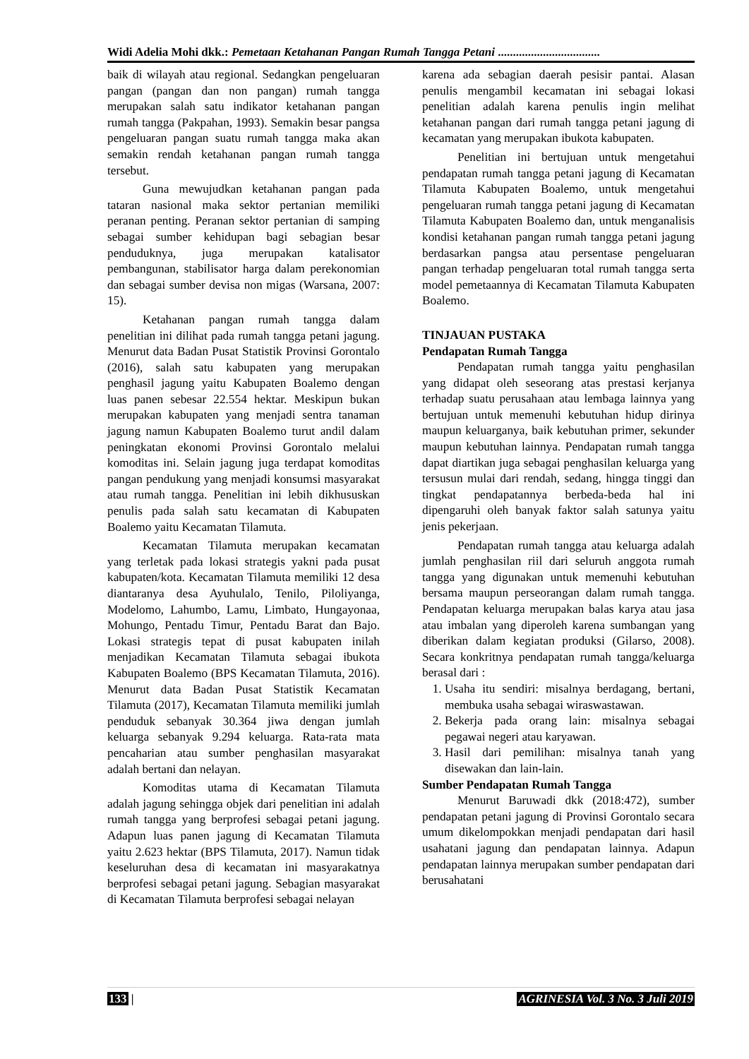Widi Adelia Mohi dkk.: Pemetaan Ketahanan Pangan Rumah Tangga Petani ..................................
baik di wilayah atau regional. Sedangkan pengeluaran pangan (pangan dan non pangan) rumah tangga merupakan salah satu indikator ketahanan pangan rumah tangga (Pakpahan, 1993). Semakin besar pangsa pengeluaran pangan suatu rumah tangga maka akan semakin rendah ketahanan pangan rumah tangga tersebut.
Guna mewujudkan ketahanan pangan pada tataran nasional maka sektor pertanian memiliki peranan penting. Peranan sektor pertanian di samping sebagai sumber kehidupan bagi sebagian besar penduduknya, juga merupakan katalisator pembangunan, stabilisator harga dalam perekonomian dan sebagai sumber devisa non migas (Warsana, 2007: 15).
Ketahanan pangan rumah tangga dalam penelitian ini dilihat pada rumah tangga petani jagung. Menurut data Badan Pusat Statistik Provinsi Gorontalo (2016), salah satu kabupaten yang merupakan penghasil jagung yaitu Kabupaten Boalemo dengan luas panen sebesar 22.554 hektar. Meskipun bukan merupakan kabupaten yang menjadi sentra tanaman jagung namun Kabupaten Boalemo turut andil dalam peningkatan ekonomi Provinsi Gorontalo melalui komoditas ini. Selain jagung juga terdapat komoditas pangan pendukung yang menjadi konsumsi masyarakat atau rumah tangga. Penelitian ini lebih dikhususkan penulis pada salah satu kecamatan di Kabupaten Boalemo yaitu Kecamatan Tilamuta.
Kecamatan Tilamuta merupakan kecamatan yang terletak pada lokasi strategis yakni pada pusat kabupaten/kota. Kecamatan Tilamuta memiliki 12 desa diantaranya desa Ayuhulalo, Tenilo, Piloliyanga, Modelomo, Lahumbo, Lamu, Limbato, Hungayonaa, Mohungo, Pentadu Timur, Pentadu Barat dan Bajo. Lokasi strategis tepat di pusat kabupaten inilah menjadikan Kecamatan Tilamuta sebagai ibukota Kabupaten Boalemo (BPS Kecamatan Tilamuta, 2016). Menurut data Badan Pusat Statistik Kecamatan Tilamuta (2017), Kecamatan Tilamuta memiliki jumlah penduduk sebanyak 30.364 jiwa dengan jumlah keluarga sebanyak 9.294 keluarga. Rata-rata mata pencaharian atau sumber penghasilan masyarakat adalah bertani dan nelayan.
Komoditas utama di Kecamatan Tilamuta adalah jagung sehingga objek dari penelitian ini adalah rumah tangga yang berprofesi sebagai petani jagung. Adapun luas panen jagung di Kecamatan Tilamuta yaitu 2.623 hektar (BPS Tilamuta, 2017). Namun tidak keseluruhan desa di kecamatan ini masyarakatnya berprofesi sebagai petani jagung. Sebagian masyarakat di Kecamatan Tilamuta berprofesi sebagai nelayan
karena ada sebagian daerah pesisir pantai. Alasan penulis mengambil kecamatan ini sebagai lokasi penelitian adalah karena penulis ingin melihat ketahanan pangan dari rumah tangga petani jagung di kecamatan yang merupakan ibukota kabupaten.
Penelitian ini bertujuan untuk mengetahui pendapatan rumah tangga petani jagung di Kecamatan Tilamuta Kabupaten Boalemo, untuk mengetahui pengeluaran rumah tangga petani jagung di Kecamatan Tilamuta Kabupaten Boalemo dan, untuk menganalisis kondisi ketahanan pangan rumah tangga petani jagung berdasarkan pangsa atau persentase pengeluaran pangan terhadap pengeluaran total rumah tangga serta model pemetaannya di Kecamatan Tilamuta Kabupaten Boalemo.
TINJAUAN PUSTAKA
Pendapatan Rumah Tangga
Pendapatan rumah tangga yaitu penghasilan yang didapat oleh seseorang atas prestasi kerjanya terhadap suatu perusahaan atau lembaga lainnya yang bertujuan untuk memenuhi kebutuhan hidup dirinya maupun keluarganya, baik kebutuhan primer, sekunder maupun kebutuhan lainnya. Pendapatan rumah tangga dapat diartikan juga sebagai penghasilan keluarga yang tersusun mulai dari rendah, sedang, hingga tinggi dan tingkat pendapatannya berbeda-beda hal ini dipengaruhi oleh banyak faktor salah satunya yaitu jenis pekerjaan.
Pendapatan rumah tangga atau keluarga adalah jumlah penghasilan riil dari seluruh anggota rumah tangga yang digunakan untuk memenuhi kebutuhan bersama maupun perseorangan dalam rumah tangga. Pendapatan keluarga merupakan balas karya atau jasa atau imbalan yang diperoleh karena sumbangan yang diberikan dalam kegiatan produksi (Gilarso, 2008). Secara konkritnya pendapatan rumah tangga/keluarga berasal dari :
1. Usaha itu sendiri: misalnya berdagang, bertani, membuka usaha sebagai wiraswastawan.
2. Bekerja pada orang lain: misalnya sebagai pegawai negeri atau karyawan.
3. Hasil dari pemilihan: misalnya tanah yang disewakan dan lain-lain.
Sumber Pendapatan Rumah Tangga
Menurut Baruwadi dkk (2018:472), sumber pendapatan petani jagung di Provinsi Gorontalo secara umum dikelompokkan menjadi pendapatan dari hasil usahatani jagung dan pendapatan lainnya. Adapun pendapatan lainnya merupakan sumber pendapatan dari berusahatani
133 | AGRINESIA Vol. 3 No. 3 Juli 2019